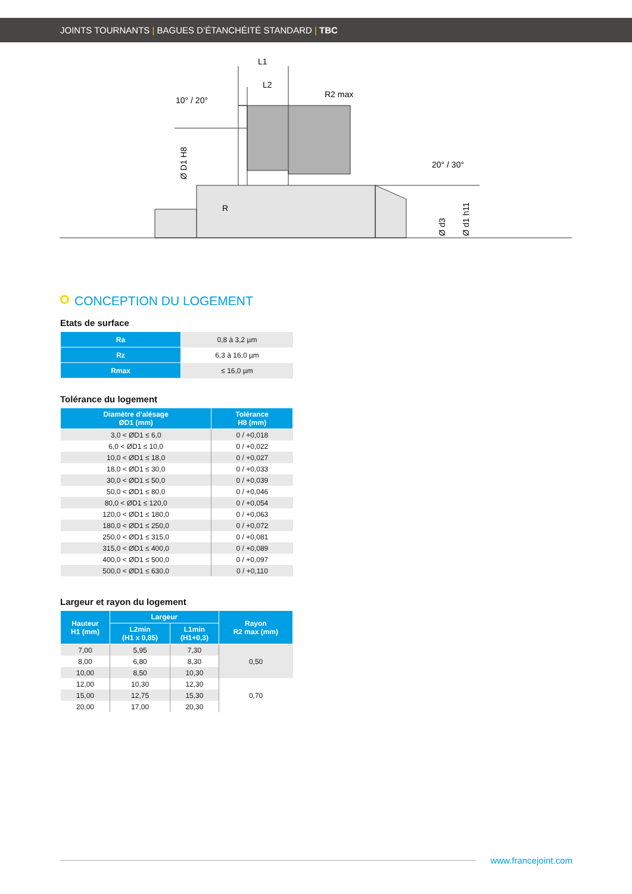JOINTS TOURNANTS | BAGUES D’ÉTANCHÉITÉ STANDARD | TBC
L1
L2
R2 max
10° / 20°
20° / 30°
R
Ø D1 H8
Ø d3
Ø d1 h11
CONCEPTION DU LOGEMENT
Etats de surface
| Ra | 0,8 à 3,2 µm |
| Rz | 6,3 à 16,0 µm |
| Rmax | ≤ 16,0 µm |
Tolérance du logement
| Diamètre d’alésage ØD1 (mm) | Tolérance H8 (mm) |
| --- | --- |
| 3,0 < ØD1 ≤ 6,0 | 0 / +0,018 |
| 6,0 < ØD1 ≤ 10,0 | 0 / +0,022 |
| 10,0 < ØD1 ≤ 18,0 | 0 / +0,027 |
| 18,0 < ØD1 ≤ 30,0 | 0 / +0,033 |
| 30,0 < ØD1 ≤ 50,0 | 0 / +0,039 |
| 50,0 < ØD1 ≤ 80,0 | 0 / +0,046 |
| 80,0 < ØD1 ≤ 120,0 | 0 / +0,054 |
| 120,0 < ØD1 ≤ 180,0 | 0 / +0,063 |
| 180,0 < ØD1 ≤ 250,0 | 0 / +0,072 |
| 250,0 < ØD1 ≤ 315,0 | 0 / +0,081 |
| 315,0 < ØD1 ≤ 400,0 | 0 / +0,089 |
| 400,0 < ØD1 ≤ 500,0 | 0 / +0,097 |
| 500,0 < ØD1 ≤ 630,0 | 0 / +0,110 |
Largeur et rayon du logement
| Hauteur H1 (mm) | Largeur | | Rayon R2 max (mm) |
| --- | --- | --- | --- |
| | L2min (H1 x 0,85) | L1min (H1+0,3) | |
| 7,00 | 5,95 | 7,30 | 0,50 |
| 8,00 | 6,80 | 8,30 | |
| 10,00 | 8,50 | 10,30 | |
| 12,00 | 10,30 | 12,30 | 0,70 |
| 15,00 | 12,75 | 15,30 | |
| 20,00 | 17,00 | 20,30 | |
www.francejoint.com